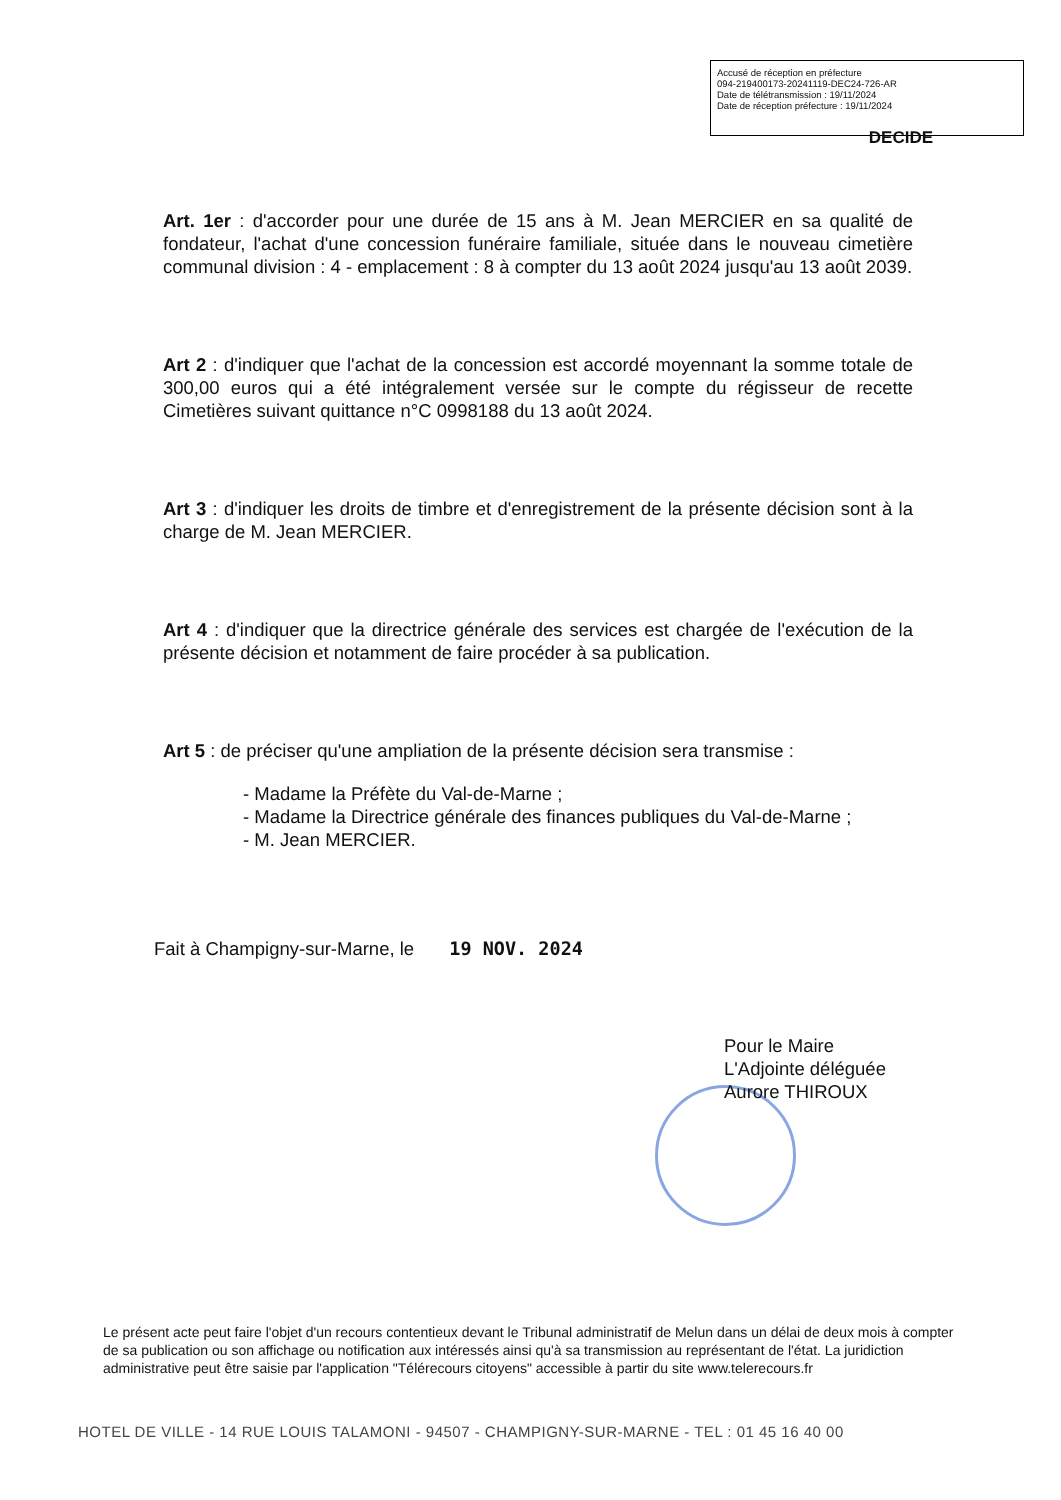Accusé de réception en préfecture
094-219400173-20241119-DEC24-726-AR
Date de télétransmission : 19/11/2024
Date de réception préfecture : 19/11/2024
DECIDE
Art. 1er : d'accorder pour une durée de 15 ans à M. Jean MERCIER en sa qualité de fondateur, l'achat d'une concession funéraire familiale, située dans le nouveau cimetière communal division : 4 - emplacement : 8 à compter du 13 août 2024 jusqu'au 13 août 2039.
Art 2 : d'indiquer que l'achat de la concession est accordé moyennant la somme totale de 300,00 euros qui a été intégralement versée sur le compte du régisseur de recette Cimetières suivant quittance n°C 0998188 du 13 août 2024.
Art 3 : d'indiquer les droits de timbre et d'enregistrement de la présente décision sont à la charge de M. Jean MERCIER.
Art 4 : d'indiquer que la directrice générale des services est chargée de l'exécution de la présente décision et notamment de faire procéder à sa publication.
Art 5 : de préciser qu'une ampliation de la présente décision sera transmise :
- Madame la Préfète du Val-de-Marne ;
- Madame la Directrice générale des finances publiques du Val-de-Marne ;
- M. Jean MERCIER.
Fait à Champigny-sur-Marne, le 19 NOV. 2024
Pour le Maire
L'Adjointe déléguée
Aurore THIROUX
Le présent acte peut faire l'objet d'un recours contentieux devant le Tribunal administratif de Melun dans un délai de deux mois à compter de sa publication ou son affichage ou notification aux intéressés ainsi qu'à sa transmission au représentant de l'état. La juridiction administrative peut être saisie par l'application "Télérecours citoyens" accessible à partir du site www.telerecours.fr
HOTEL DE VILLE - 14 RUE LOUIS TALAMONI - 94507 - CHAMPIGNY-SUR-MARNE - TEL : 01 45 16 40 00